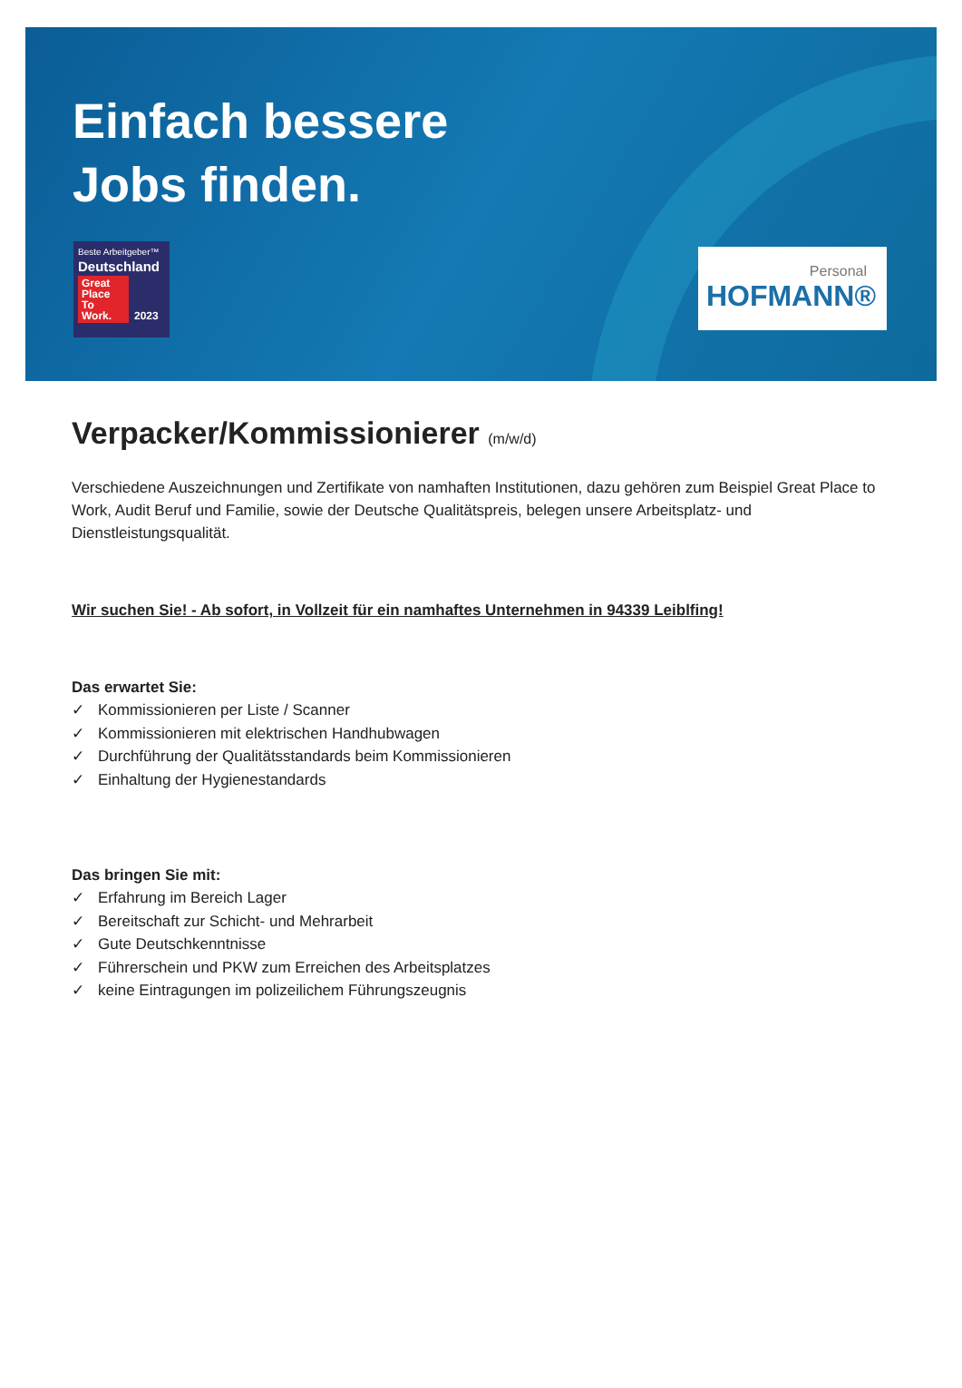Einfach bessere
Jobs finden.
Beste Arbeitgeber™
Deutschland
Great Place To Work. 2023
Personal
HOFMANN®
Verpacker/Kommissionierer (m/w/d)
Verschiedene Auszeichnungen und Zertifikate von namhaften Institutionen, dazu gehören zum Beispiel Great Place to Work, Audit Beruf und Familie, sowie der Deutsche Qualitätspreis, belegen unsere Arbeitsplatz- und Dienstleistungsqualität.
Wir suchen Sie! - Ab sofort, in Vollzeit für ein namhaftes Unternehmen in 94339 Leiblfing!
Das erwartet Sie:
✓ Kommissionieren per Liste / Scanner
✓ Kommissionieren mit elektrischen Handhubwagen
✓ Durchführung der Qualitätsstandards beim Kommissionieren
✓ Einhaltung der Hygienestandards
Das bringen Sie mit:
✓ Erfahrung im Bereich Lager
✓ Bereitschaft zur Schicht- und Mehrarbeit
✓ Gute Deutschkenntnisse
✓ Führerschein und PKW zum Erreichen des Arbeitsplatzes
✓ keine Eintragungen im polizeilichem Führungszeugnis